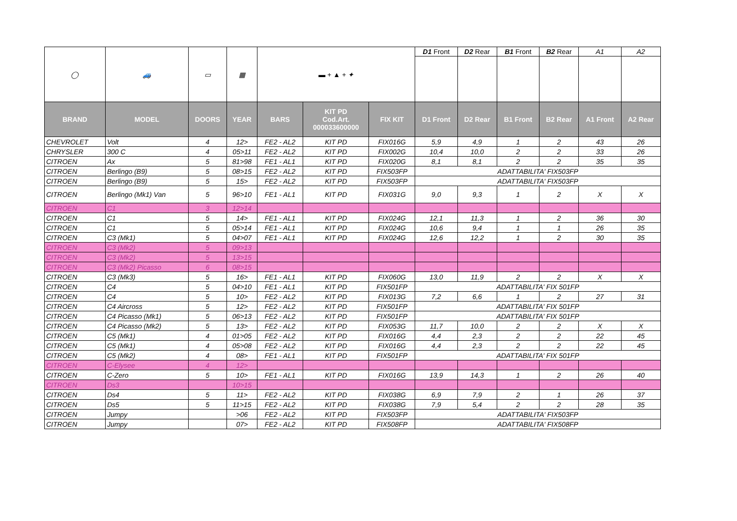| ◯ | 🚙 | ▭ | ▦ | ▬ + ▲ + ✦ | | | D1 Front | D2 Rear | B1 Front | B2 Rear | A1 | A2 |
| BRAND | MODEL | DOORS | YEAR | BARS | KIT PD Cod.Art. 000033600000 | FIX KIT | D1 Front | D2 Rear | B1 Front | B2 Rear | A1 Front | A2 Rear |
| CHEVROLET | Volt | 4 | 12> | FE2 - AL2 | KIT PD | FIX016G | 5,9 | 4,9 | 1 | 2 | 43 | 26 |
| CHRYSLER | 300 C | 4 | 05>11 | FE2 - AL2 | KIT PD | FIX002G | 10,4 | 10,0 | 2 | 2 | 33 | 26 |
| CITROEN | Ax | 5 | 81>98 | FE1 - AL1 | KIT PD | FIX020G | 8,1 | 8,1 | 2 | 2 | 35 | 35 |
| CITROEN | Berlingo (B9) | 5 | 08>15 | FE2 - AL2 | KIT PD | FIX503FP | ADATTABILITA' FIX503FP | | | | | |
| CITROEN | Berlingo (B9) | 5 | 15> | FE2 - AL2 | KIT PD | FIX503FP | ADATTABILITA' FIX503FP | | | | | |
| CITROEN | Berlingo (Mk1) Van | 5 | 96>10 | FE1 - AL1 | KIT PD | FIX031G | 9,0 | 9,3 | 1 | 2 | X | X |
| CITROEN | C1 | 3 | 12>14 | | | | | | | | | |
| CITROEN | C1 | 5 | 14> | FE1 - AL1 | KIT PD | FIX024G | 12,1 | 11,3 | 1 | 2 | 36 | 30 |
| CITROEN | C1 | 5 | 05>14 | FE1 - AL1 | KIT PD | FIX024G | 10,6 | 9,4 | 1 | 1 | 26 | 35 |
| CITROEN | C3 (Mk1) | 5 | 04>07 | FE1 - AL1 | KIT PD | FIX024G | 12,6 | 12,2 | 1 | 2 | 30 | 35 |
| CITROEN | C3 (Mk2) | 5 | 09>13 | | | | | | | | | |
| CITROEN | C3 (Mk2) | 5 | 13>15 | | | | | | | | | |
| CITROEN | C3 (Mk2) Picasso | 6 | 08>15 | | | | | | | | | |
| CITROEN | C3 (Mk3) | 5 | 16> | FE1 - AL1 | KIT PD | FIX060G | 13,0 | 11,9 | 2 | 2 | X | X |
| CITROEN | C4 | 5 | 04>10 | FE1 - AL1 | KIT PD | FIX501FP | ADATTABILITA' FIX 501FP | | | | | |
| CITROEN | C4 | 5 | 10> | FE2 - AL2 | KIT PD | FIX013G | 7,2 | 6,6 | 1 | 2 | 27 | 31 |
| CITROEN | C4 Aircross | 5 | 12> | FE2 - AL2 | KIT PD | FIX501FP | ADATTABILITA' FIX 501FP | | | | | |
| CITROEN | C4 Picasso (Mk1) | 5 | 06>13 | FE2 - AL2 | KIT PD | FIX501FP | ADATTABILITA' FIX 501FP | | | | | |
| CITROEN | C4 Picasso (Mk2) | 5 | 13> | FE2 - AL2 | KIT PD | FIX053G | 11,7 | 10,0 | 2 | 2 | X | X |
| CITROEN | C5 (Mk1) | 4 | 01>05 | FE2 - AL2 | KIT PD | FIX016G | 4,4 | 2,3 | 2 | 2 | 22 | 45 |
| CITROEN | C5 (Mk1) | 4 | 05>08 | FE2 - AL2 | KIT PD | FIX016G | 4,4 | 2,3 | 2 | 2 | 22 | 45 |
| CITROEN | C5 (Mk2) | 4 | 08> | FE1 - AL1 | KIT PD | FIX501FP | ADATTABILITA' FIX 501FP | | | | | |
| CITROEN | C-Elysee | 4 | 12> | | | | | | | | | |
| CITROEN | C-Zero | 5 | 10> | FE1 - AL1 | KIT PD | FIX016G | 13,9 | 14,3 | 1 | 2 | 26 | 40 |
| CITROEN | Ds3 | | 10>15 | | | | | | | | | |
| CITROEN | Ds4 | 5 | 11> | FE2 - AL2 | KIT PD | FIX038G | 6,9 | 7,9 | 2 | 1 | 26 | 37 |
| CITROEN | Ds5 | 5 | 11>15 | FE2 - AL2 | KIT PD | FIX038G | 7,9 | 5,4 | 2 | 2 | 28 | 35 |
| CITROEN | Jumpy | | >06 | FE2 - AL2 | KIT PD | FIX503FP | ADATTABILITA' FIX503FP | | | | | |
| CITROEN | Jumpy | | 07> | FE2 - AL2 | KIT PD | FIX508FP | ADATTABILITA' FIX508FP | | | | | |